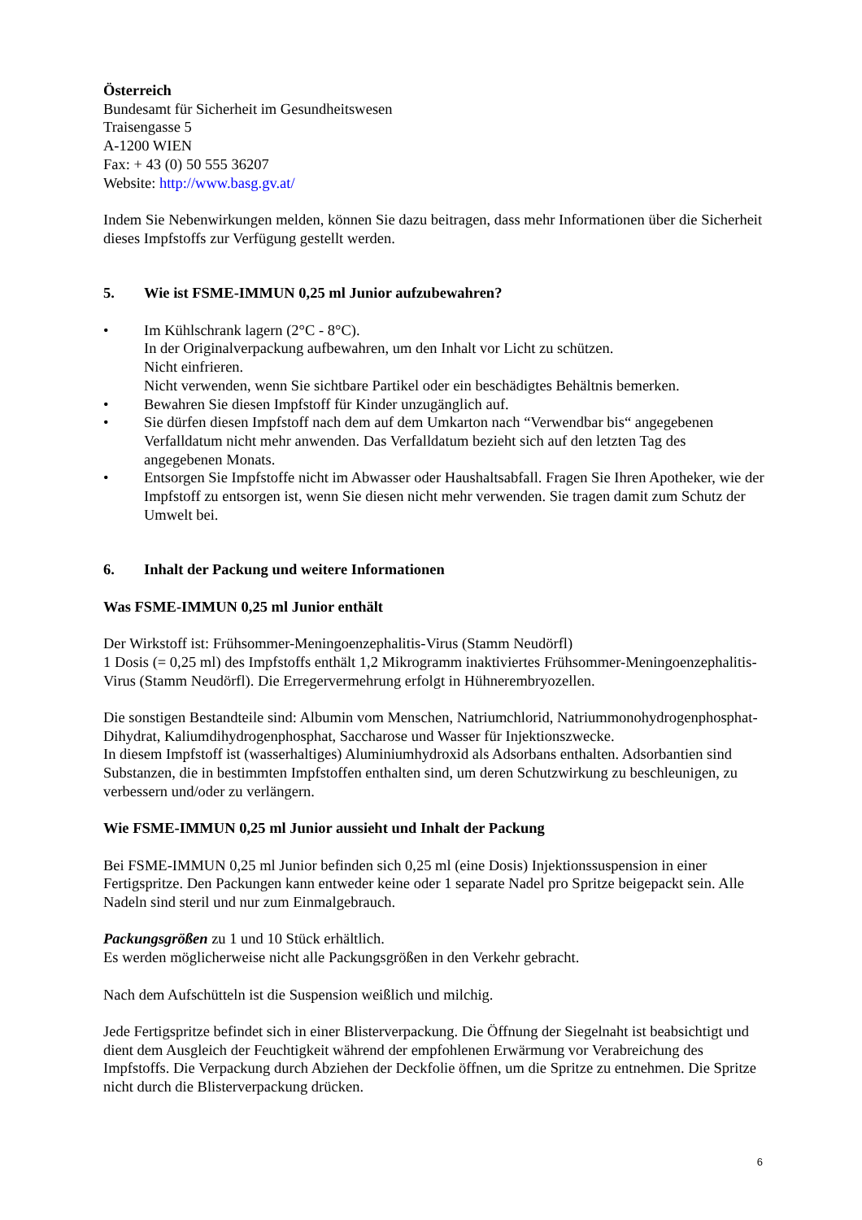Österreich
Bundesamt für Sicherheit im Gesundheitswesen
Traisengasse 5
A-1200 WIEN
Fax: + 43 (0) 50 555 36207
Website: http://www.basg.gv.at/
Indem Sie Nebenwirkungen melden, können Sie dazu beitragen, dass mehr Informationen über die Sicherheit dieses Impfstoffs zur Verfügung gestellt werden.
5. Wie ist FSME-IMMUN 0,25 ml Junior aufzubewahren?
• Im Kühlschrank lagern (2°C - 8°C).
In der Originalverpackung aufbewahren, um den Inhalt vor Licht zu schützen.
Nicht einfrieren.
Nicht verwenden, wenn Sie sichtbare Partikel oder ein beschädigtes Behältnis bemerken.
• Bewahren Sie diesen Impfstoff für Kinder unzugänglich auf.
• Sie dürfen diesen Impfstoff nach dem auf dem Umkarton nach “Verwendbar bis“ angegebenen Verfalldatum nicht mehr anwenden. Das Verfalldatum bezieht sich auf den letzten Tag des angegebenen Monats.
• Entsorgen Sie Impfstoffe nicht im Abwasser oder Haushaltsabfall. Fragen Sie Ihren Apotheker, wie der Impfstoff zu entsorgen ist, wenn Sie diesen nicht mehr verwenden. Sie tragen damit zum Schutz der Umwelt bei.
6. Inhalt der Packung und weitere Informationen
Was FSME-IMMUN 0,25 ml Junior enthält
Der Wirkstoff ist: Frühsommer-Meningoenzephalitis-Virus (Stamm Neudörfl)
1 Dosis (= 0,25 ml) des Impfstoffs enthält 1,2 Mikrogramm inaktiviertes Frühsommer-Meningoenzephalitis-Virus (Stamm Neudörfl). Die Erregervermehrung erfolgt in Hühnerembryozellen.
Die sonstigen Bestandteile sind: Albumin vom Menschen, Natriumchlorid, Natriummonohydrogenphosphat-Dihydrat, Kaliumdihydrogenphosphat, Saccharose und Wasser für Injektionszwecke.
In diesem Impfstoff ist (wasserhaltiges) Aluminiumhydroxid als Adsorbans enthalten. Adsorbantien sind Substanzen, die in bestimmten Impfstoffen enthalten sind, um deren Schutzwirkung zu beschleunigen, zu verbessern und/oder zu verlängern.
Wie FSME-IMMUN 0,25 ml Junior aussieht und Inhalt der Packung
Bei FSME-IMMUN 0,25 ml Junior befinden sich 0,25 ml (eine Dosis) Injektionssuspension in einer Fertigspritze. Den Packungen kann entweder keine oder 1 separate Nadel pro Spritze beigepackt sein. Alle Nadeln sind steril und nur zum Einmalgebrauch.
Packungsgrößen zu 1 und 10 Stück erhältlich.
Es werden möglicherweise nicht alle Packungsgrößen in den Verkehr gebracht.
Nach dem Aufschütteln ist die Suspension weißlich und milchig.
Jede Fertigspritze befindet sich in einer Blisterverpackung. Die Öffnung der Siegelnaht ist beabsichtigt und dient dem Ausgleich der Feuchtigkeit während der empfohlenen Erwärmung vor Verabreichung des Impfstoffs. Die Verpackung durch Abziehen der Deckfolie öffnen, um die Spritze zu entnehmen. Die Spritze nicht durch die Blisterverpackung drücken.
6